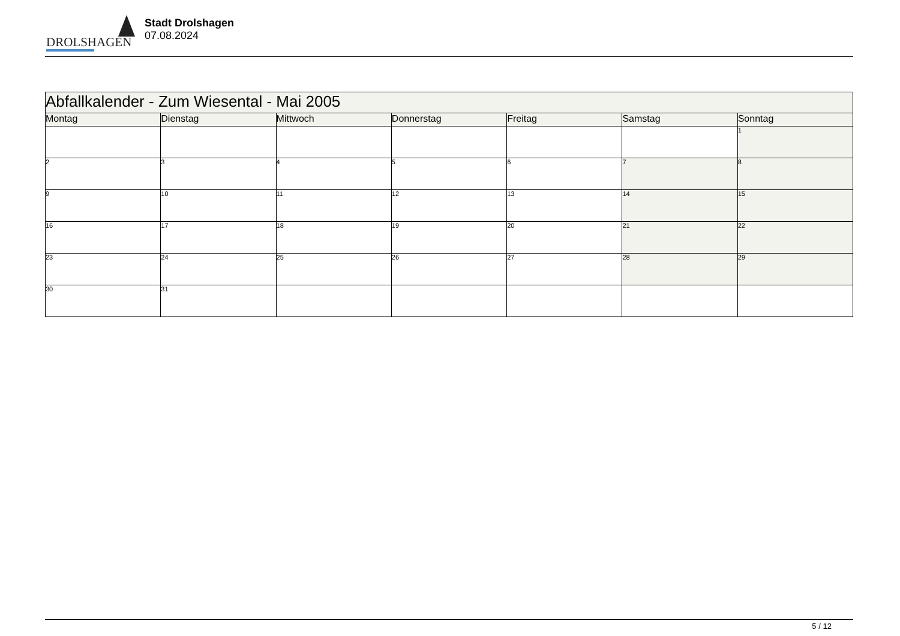DROLSHAGEN
Stadt Drolshagen
07.08.2024
| Abfallkalender - Zum Wiesental - Mai 2005 | | | | | | |
| --- | --- | --- | --- | --- | --- | --- |
| Montag | Dienstag | Mittwoch | Donnerstag | Freitag | Samstag | Sonntag |
| | | | | | | 1 |
| 2 | 3 | 4 | 5 | 6 | 7 | 8 |
| 9 | 10 | 11 | 12 | 13 | 14 | 15 |
| 16 | 17 | 18 | 19 | 20 | 21 | 22 |
| 23 | 24 | 25 | 26 | 27 | 28 | 29 |
| 30 | 31 | | | | | |
5 / 12